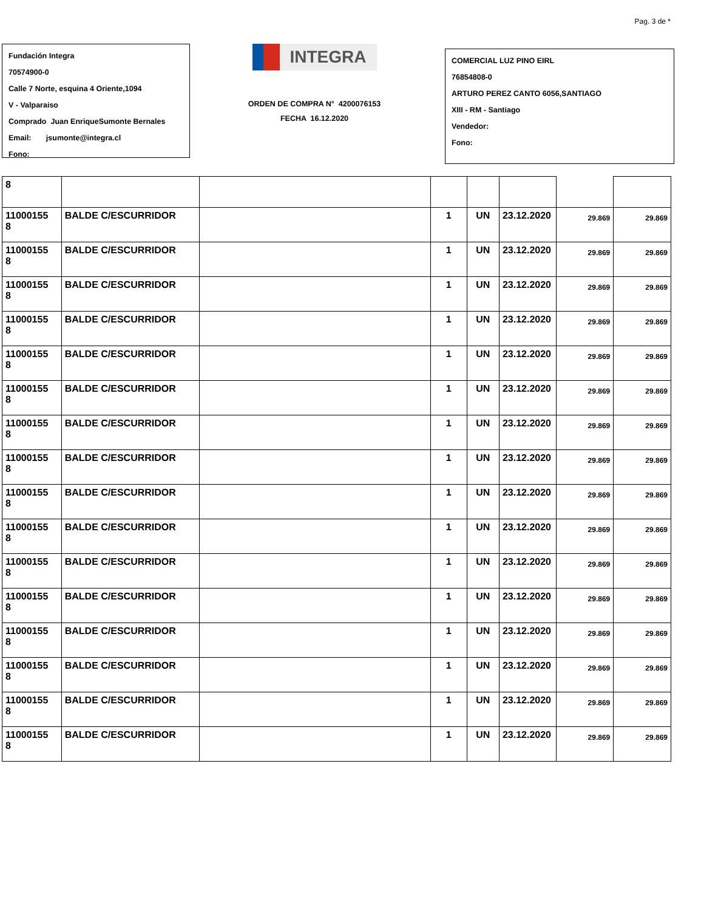Pag. 3 de *
Fundación Integra
70574900-0
Calle 7 Norte, esquina 4 Oriente,1094
V - Valparaiso
Comprado Juan EnriqueSumonte Bernales
Email: jsumonte@integra.cl
Fono:
INTEGRA
ORDEN DE COMPRA N° 4200076153
FECHA 16.12.2020
COMERCIAL LUZ PINO EIRL
76854808-0
ARTURO PEREZ CANTO 6056,SANTIAGO
XIII - RM - Santiago
Vendedor:
Fono:
| 8 | | | | | | | |
| 11000155 8 | BALDE C/ESCURRIDOR | | 1 | UN | 23.12.2020 | 29.869 | 29.869 |
| 11000155 8 | BALDE C/ESCURRIDOR | | 1 | UN | 23.12.2020 | 29.869 | 29.869 |
| 11000155 8 | BALDE C/ESCURRIDOR | | 1 | UN | 23.12.2020 | 29.869 | 29.869 |
| 11000155 8 | BALDE C/ESCURRIDOR | | 1 | UN | 23.12.2020 | 29.869 | 29.869 |
| 11000155 8 | BALDE C/ESCURRIDOR | | 1 | UN | 23.12.2020 | 29.869 | 29.869 |
| 11000155 8 | BALDE C/ESCURRIDOR | | 1 | UN | 23.12.2020 | 29.869 | 29.869 |
| 11000155 8 | BALDE C/ESCURRIDOR | | 1 | UN | 23.12.2020 | 29.869 | 29.869 |
| 11000155 8 | BALDE C/ESCURRIDOR | | 1 | UN | 23.12.2020 | 29.869 | 29.869 |
| 11000155 8 | BALDE C/ESCURRIDOR | | 1 | UN | 23.12.2020 | 29.869 | 29.869 |
| 11000155 8 | BALDE C/ESCURRIDOR | | 1 | UN | 23.12.2020 | 29.869 | 29.869 |
| 11000155 8 | BALDE C/ESCURRIDOR | | 1 | UN | 23.12.2020 | 29.869 | 29.869 |
| 11000155 8 | BALDE C/ESCURRIDOR | | 1 | UN | 23.12.2020 | 29.869 | 29.869 |
| 11000155 8 | BALDE C/ESCURRIDOR | | 1 | UN | 23.12.2020 | 29.869 | 29.869 |
| 11000155 8 | BALDE C/ESCURRIDOR | | 1 | UN | 23.12.2020 | 29.869 | 29.869 |
| 11000155 8 | BALDE C/ESCURRIDOR | | 1 | UN | 23.12.2020 | 29.869 | 29.869 |
| 11000155 8 | BALDE C/ESCURRIDOR | | 1 | UN | 23.12.2020 | 29.869 | 29.869 |